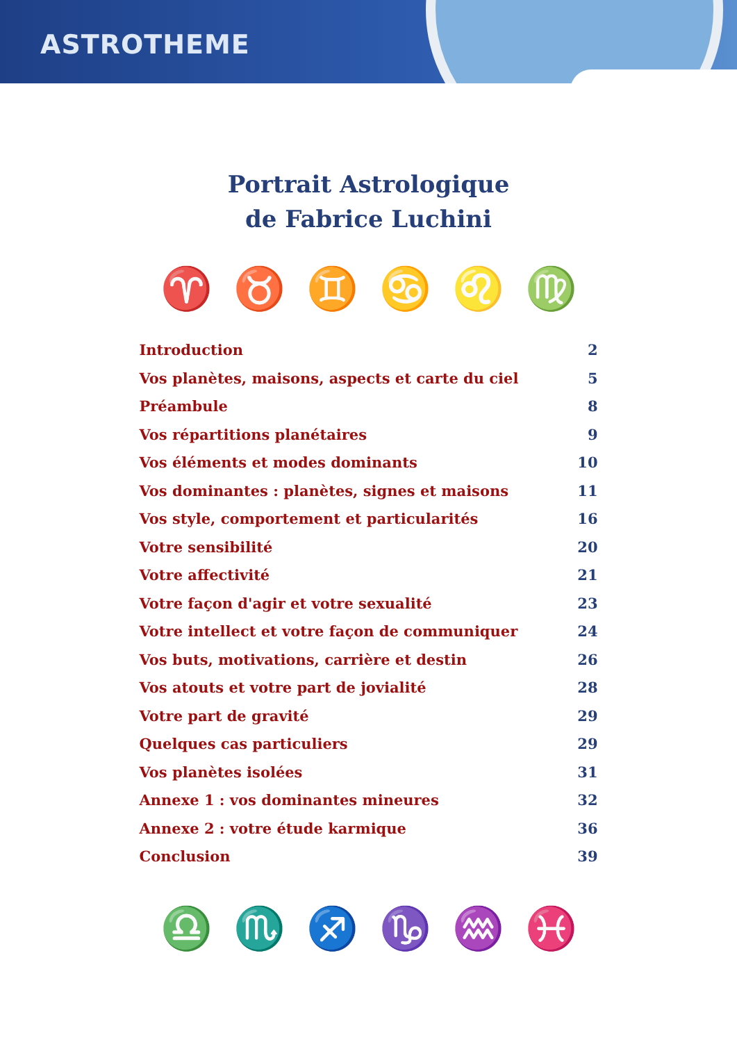ASTROTHEME
Portrait Astrologique
de Fabrice Luchini
♈ ♉ ♊ ♋ ♌ ♍
Introduction 2
Vos planètes, maisons, aspects et carte du ciel 5
Préambule 8
Vos répartitions planétaires 9
Vos éléments et modes dominants 10
Vos dominantes : planètes, signes et maisons 11
Vos style, comportement et particularités 16
Votre sensibilité 20
Votre affectivité 21
Votre façon d'agir et votre sexualité 23
Votre intellect et votre façon de communiquer 24
Vos buts, motivations, carrière et destin 26
Vos atouts et votre part de jovialité 28
Votre part de gravité 29
Quelques cas particuliers 29
Vos planètes isolées 31
Annexe 1 : vos dominantes mineures 32
Annexe 2 : votre étude karmique 36
Conclusion 39
♎ ♏ ♐ ♑ ♒ ♓